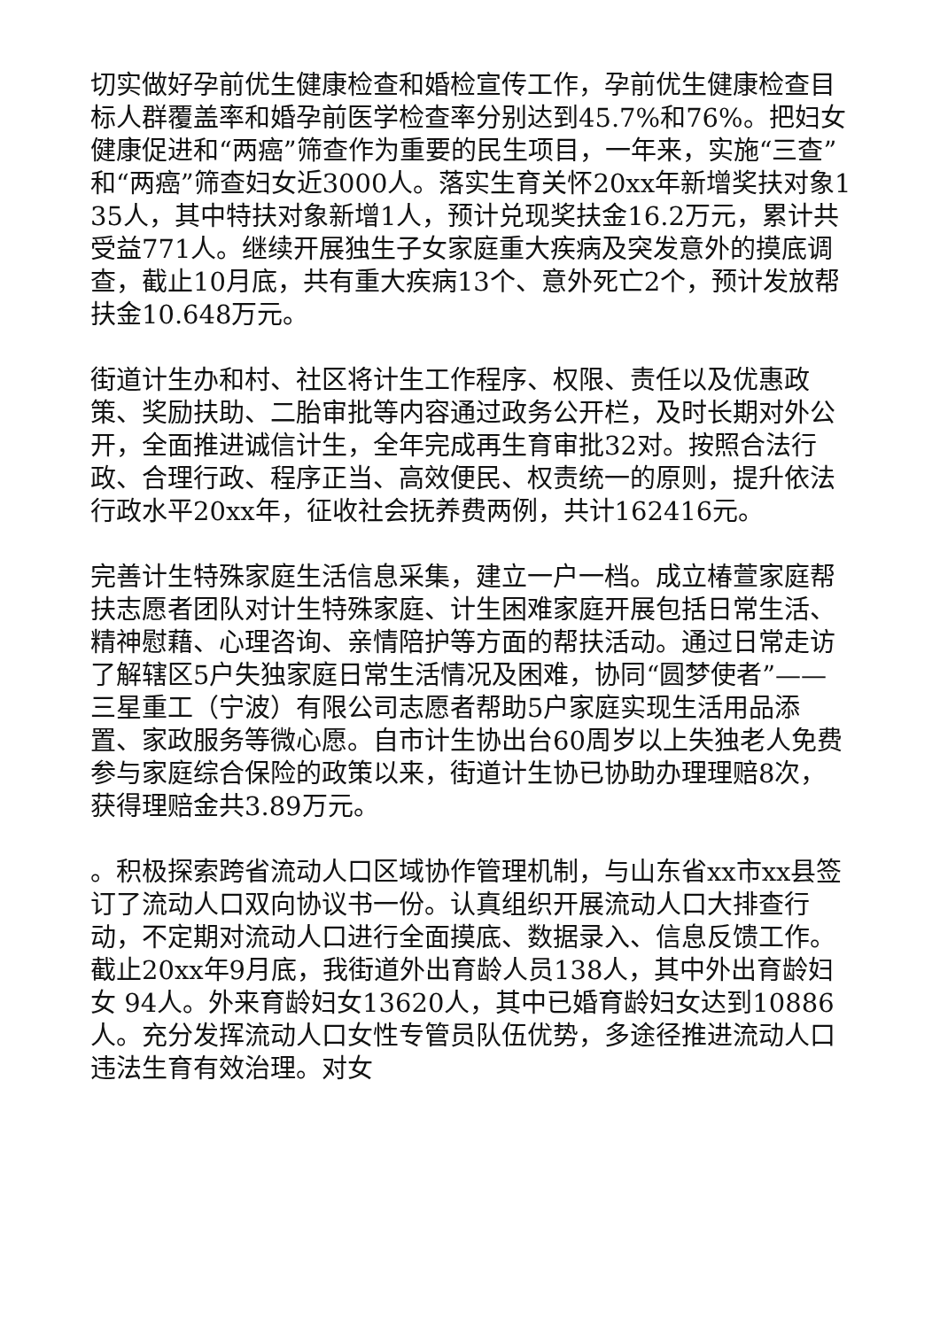切实做好孕前优生健康检查和婚检宣传工作，孕前优生健康检查目标人群覆盖率和婚孕前医学检查率分别达到45.7%和76%。把妇女健康促进和“两癌”筛查作为重要的民生项目，一年来，实施“三查”和“两癌”筛查妇女近3000人。落实生育关怀20xx年新增奖扶对象135人，其中特扶对象新增1人，预计兑现奖扶金16.2万元，累计共受益771人。继续开展独生子女家庭重大疾病及突发意外的摸底调查，截止10月底，共有重大疾病13个、意外死亡2个，预计发放帮扶金10.648万元。
街道计生办和村、社区将计生工作程序、权限、责任以及优惠政策、奖励扶助、二胎审批等内容通过政务公开栏，及时长期对外公开，全面推进诚信计生，全年完成再生育审批32对。按照合法行政、合理行政、程序正当、高效便民、权责统一的原则，提升依法行政水平20xx年，征收社会抚养费两例，共计162416元。
完善计生特殊家庭生活信息采集，建立一户一档。成立椿萱家庭帮扶志愿者团队对计生特殊家庭、计生困难家庭开展包括日常生活、精神慰藉、心理咨询、亲情陪护等方面的帮扶活动。通过日常走访了解辖区5户失独家庭日常生活情况及困难，协同“圆梦使者”——三星重工（宁波）有限公司志愿者帮助5户家庭实现生活用品添置、家政服务等微心愿。自市计生协出台60周岁以上失独老人免费参与家庭综合保险的政策以来，街道计生协已协助办理理赔8次，获得理赔金共3.89万元。
。积极探索跨省流动人口区域协作管理机制，与山东省xx市xx县签订了流动人口双向协议书一份。认真组织开展流动人口大排查行动，不定期对流动人口进行全面摸底、数据录入、信息反馈工作。截止20xx年9月底，我街道外出育龄人员138人，其中外出育龄妇女 94人。外来育龄妇女13620人，其中已婚育龄妇女达到10886人。充分发挥流动人口女性专管员队伍优势，多途径推进流动人口违法生育有效治理。对女